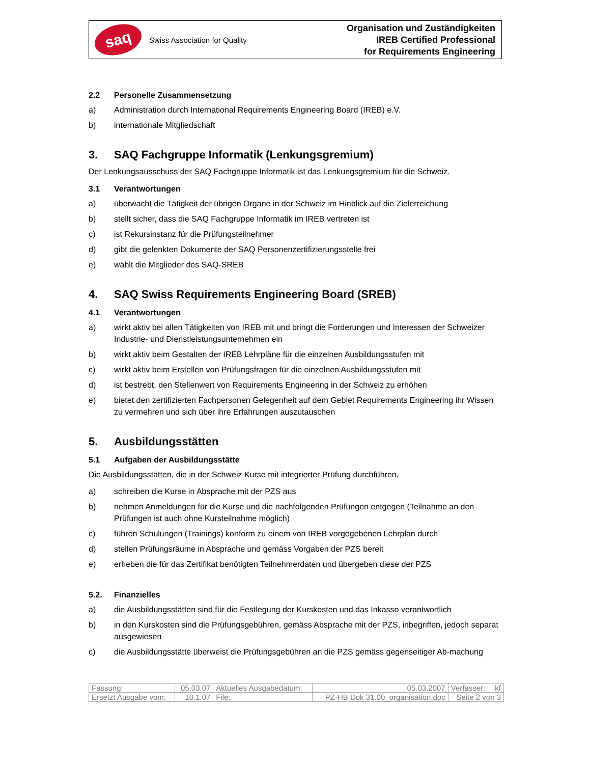saq
Swiss Association for Quality
Organisation und Zuständigkeiten
IREB Certified Professional
for Requirements Engineering
2.2 Personelle Zusammensetzung
a) Administration durch International Requirements Engineering Board (IREB) e.V.
b) internationale Mitgliedschaft
3. SAQ Fachgruppe Informatik (Lenkungsgremium)
Der Lenkungsausschuss der SAQ Fachgruppe Informatik ist das Lenkungsgremium für die Schweiz.
3.1 Verantwortungen
a) überwacht die Tätigkeit der übrigen Organe in der Schweiz im Hinblick auf die Zielerreichung
b) stellt sicher, dass die SAQ Fachgruppe Informatik im IREB vertreten ist
c) ist Rekursinstanz für die Prüfungsteilnehmer
d) gibt die gelenkten Dokumente der SAQ Personenzertifizierungsstelle frei
e) wählt die Mitglieder des SAQ-SREB
4. SAQ Swiss Requirements Engineering Board (SREB)
4.1 Verantwortungen
a) wirkt aktiv bei allen Tätigkeiten von IREB mit und bringt die Forderungen und Interessen der Schweizer Industrie- und Dienstleistungsunternehmen ein
b) wirkt aktiv beim Gestalten der IREB Lehrpläne für die einzelnen Ausbildungsstufen mit
c) wirkt aktiv beim Erstellen von Prüfungsfragen für die einzelnen Ausbildungsstufen mit
d) ist bestrebt, den Stellenwert von Requirements Engineering in der Schweiz zu erhöhen
e) bietet den zertifizierten Fachpersonen Gelegenheit auf dem Gebiet Requirements Engineering ihr Wissen zu vermehren und sich über ihre Erfahrungen auszutauschen
5. Ausbildungsstätten
5.1 Aufgaben der Ausbildungsstätte
Die Ausbildungsstätten, die in der Schweiz Kurse mit integrierter Prüfung durchführen,
a) schreiben die Kurse in Absprache mit der PZS aus
b) nehmen Anmeldungen für die Kurse und die nachfolgenden Prüfungen entgegen (Teilnahme an den Prüfungen ist auch ohne Kursteilnahme möglich)
c) führen Schulungen (Trainings) konform zu einem von IREB vorgegebenen Lehrplan durch
d) stellen Prüfungsräume in Absprache und gemäss Vorgaben der PZS bereit
e) erheben die für das Zertifikat benötigten Teilnehmerdaten und übergeben diese der PZS
5.2. Finanzielles
a) die Ausbildungsstätten sind für die Festlegung der Kurskosten und das Inkasso verantwortlich
b) in den Kurskosten sind die Prüfungsgebühren, gemäss Absprache mit der PZS, inbegriffen, jedoch separat ausgewiesen
c) die Ausbildungsstätte überweist die Prüfungsgebühren an die PZS gemäss gegenseitiger Ab-machung
| Fassung: | 05.03.07 | Aktuelles Ausgabedatum: | | 05.03.2007 | Verfasser: | kf |
| Ersetzt Ausgabe vom: | 10.1.07 | File: | PZ-HB Dok 31.00_organisation.doc | | Seite 2 von 3 | |